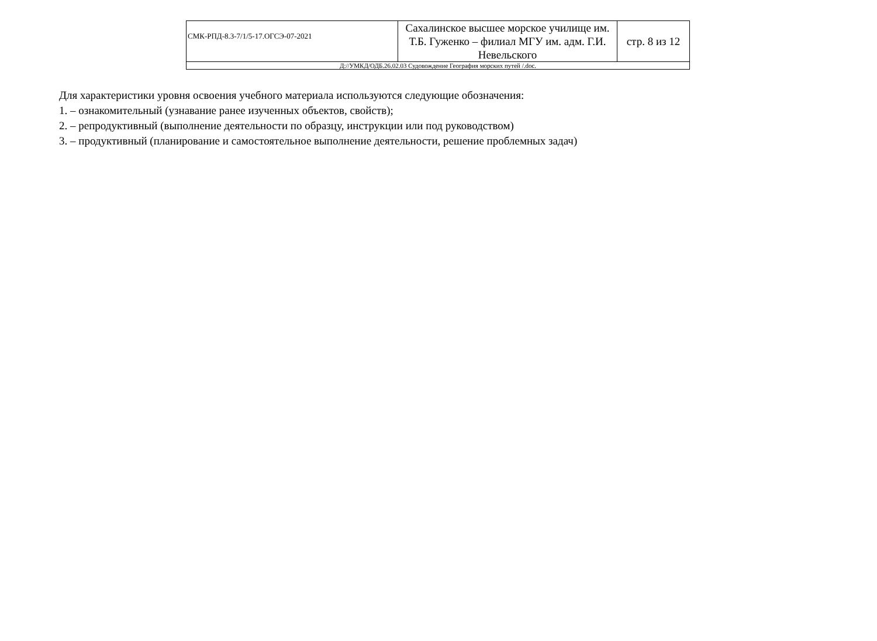| СМК-РПД-8.3-7/1/5-17.ОГСЭ-07-2021 | Сахалинское высшее морское училище им. Т.Б. Гуженко – филиал МГУ им. адм. Г.И. Невельского | стр. 8 из 12 |
| Д://УМКД/ОДБ.26.02.03 Судовождение География морских путей /.doc. | | |
Для характеристики уровня освоения учебного материала используются следующие обозначения:
1. – ознакомительный (узнавание ранее изученных объектов, свойств);
2. – репродуктивный (выполнение деятельности по образцу, инструкции или под руководством)
3. – продуктивный (планирование и самостоятельное выполнение деятельности, решение проблемных задач)